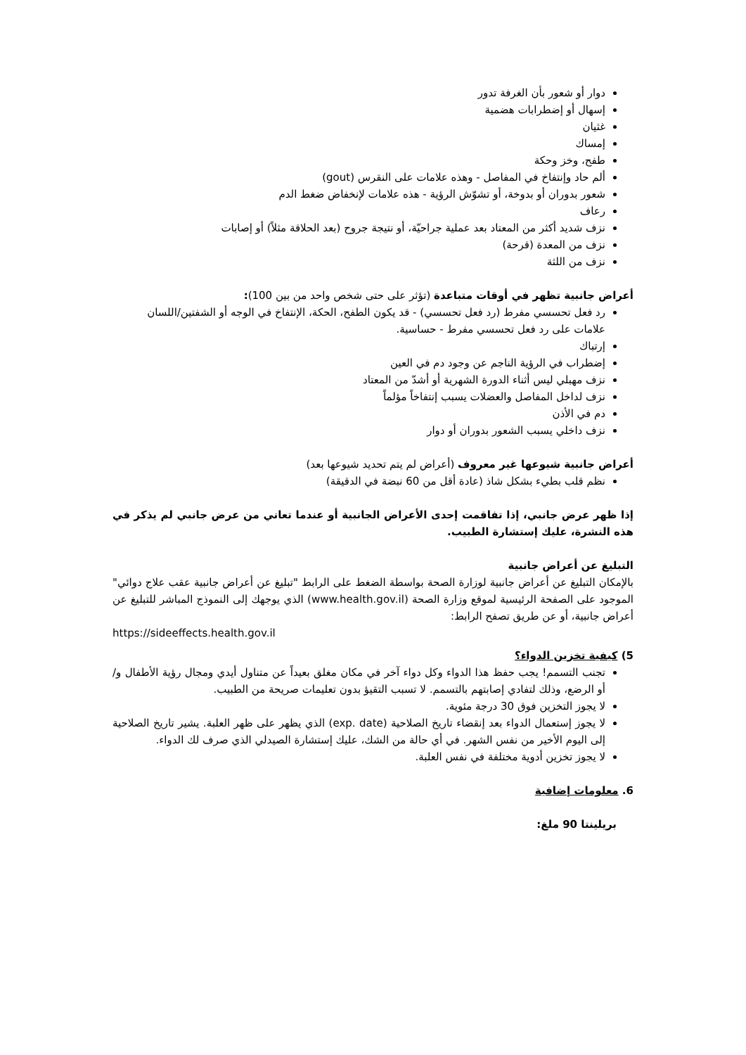دوار أو شعور بأن الغرفة تدور
إسهال أو إضطرابات هضمية
غثيان
إمساك
طفح، وخز وحكة
ألم حاد وإنتفاخ في المفاصل - وهذه علامات على النقرس (gout)
شعور بدوران أو بدوخة، أو تشوّش الرؤية - هذه علامات لإنخفاض ضغط الدم
رعاف
نزف شديد أكثر من المعتاد بعد عملية جراحيّة، أو نتيجة جروح (بعد الحلاقة مثلاً) أو إصابات
نزف من المعدة (قرحة)
نزف من اللثة
أعراض جانبية تظهر في أوقات متباعدة (تؤثر على حتى شخص واحد من بين 100):
رد فعل تحسسي مفرط (رد فعل تحسسي) - قد يكون الطفح، الحكة، الإنتفاخ في الوجه أو الشفتين/اللسان علامات على رد فعل تحسسي مفرط - حساسية.
إرتباك
إضطراب في الرؤية الناجم عن وجود دم في العين
نزف مهبلي ليس أثناء الدورة الشهرية أو أشدّ من المعتاد
نزف لداخل المفاصل والعضلات يسبب إنتفاخاً مؤلماً
دم في الأذن
نزف داخلي يسبب الشعور بدوران أو دوار
أعراض جانبية شيوعها غير معروف (أعراض لم يتم تحديد شيوعها بعد)
نظم قلب بطيء بشكل شاذ (عادة أقل من 60 نبضة في الدقيقة)
إذا ظهر عرض جانبي، إذا تفاقمت إحدى الأعراض الجانبية أو عندما تعاني من عرض جانبي لم يذكر في هذه النشرة، عليك إستشارة الطبيب.
التبليغ عن أعراض جانبية
بالإمكان التبليغ عن أعراض جانبية لوزارة الصحة بواسطة الضغط على الرابط "تبليغ عن أعراض جانبية عقب علاج دوائي" الموجود على الصفحة الرئيسية لموقع وزارة الصحة (www.health.gov.il) الذي يوجهك إلى النموذج المباشر للتبليغ عن أعراض جانبية، أو عن طريق تصفح الرابط:
https://sideeffects.health.gov.il
5) كيفية تخزين الدواء؟
تجنب التسمم! يجب حفظ هذا الدواء وكل دواء آخر في مكان مغلق بعيداً عن متناول أيدي ومجال رؤية الأطفال و/أو الرضع، وذلك لتفادي إصابتهم بالتسمم. لا تسبب التقيؤ بدون تعليمات صريحة من الطبيب.
لا يجوز التخزين فوق 30 درجة مئوية.
لا يجوز إستعمال الدواء بعد إنقضاء تاريخ الصلاحية (exp. date) الذي يظهر على ظهر العلبة. يشير تاريخ الصلاحية إلى اليوم الأخير من نفس الشهر. في أي حالة من الشك، عليك إستشارة الصيدلي الذي صرف لك الدواء.
لا يجوز تخزين أدوية مختلفة في نفس العلبة.
6. معلومات إضافية
بريلينتا 90 ملغ: